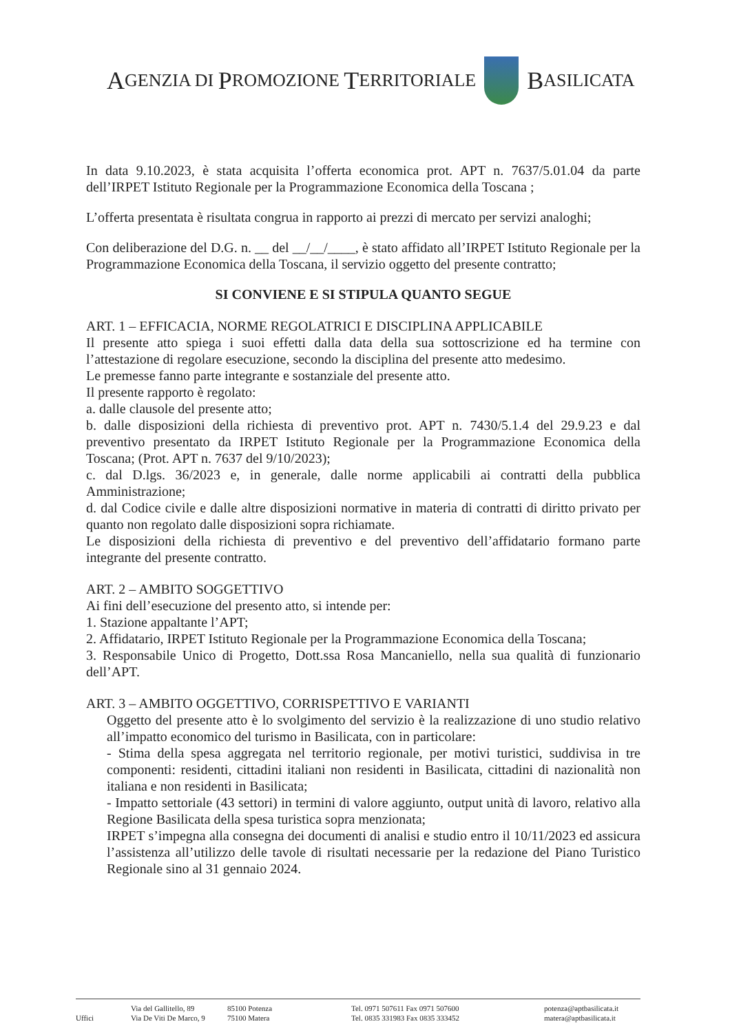A GENZIA DI P ROMOZIONE T ERRITORIALE
B ASILICATA
In data 9.10.2023, è stata acquisita l’offerta economica prot. APT n. 7637/5.01.04 da parte dell’IRPET Istituto Regionale per la Programmazione Economica della Toscana ;
L’offerta presentata è risultata congrua in rapporto ai prezzi di mercato per servizi analoghi;
Con deliberazione del D.G. n. __ del __/__/____, è stato affidato all’IRPET Istituto Regionale per la Programmazione Economica della Toscana, il servizio oggetto del presente contratto;
SI CONVIENE E SI STIPULA QUANTO SEGUE
ART. 1 – EFFICACIA, NORME REGOLATRICI E DISCIPLINA APPLICABILE
Il presente atto spiega i suoi effetti dalla data della sua sottoscrizione ed ha termine con l’attestazione di regolare esecuzione, secondo la disciplina del presente atto medesimo.
Le premesse fanno parte integrante e sostanziale del presente atto.
Il presente rapporto è regolato:
a. dalle clausole del presente atto;
b. dalle disposizioni della richiesta di preventivo prot. APT n. 7430/5.1.4 del 29.9.23 e dal preventivo presentato da IRPET Istituto Regionale per la Programmazione Economica della Toscana; (Prot. APT n. 7637 del 9/10/2023);
c. dal D.lgs. 36/2023 e, in generale, dalle norme applicabili ai contratti della pubblica Amministrazione;
d. dal Codice civile e dalle altre disposizioni normative in materia di contratti di diritto privato per quanto non regolato dalle disposizioni sopra richiamate.
Le disposizioni della richiesta di preventivo e del preventivo dell’affidatario formano parte integrante del presente contratto.
ART. 2 – AMBITO SOGGETTIVO
Ai fini dell’esecuzione del presento atto, si intende per:
1. Stazione appaltante l’APT;
2. Affidatario, IRPET Istituto Regionale per la Programmazione Economica della Toscana;
3. Responsabile Unico di Progetto, Dott.ssa Rosa Mancaniello, nella sua qualità di funzionario dell’APT.
ART. 3 – AMBITO OGGETTIVO, CORRISPETTIVO E VARIANTI
Oggetto del presente atto è lo svolgimento del servizio è la realizzazione di uno studio relativo all’impatto economico del turismo in Basilicata, con in particolare:
- Stima della spesa aggregata nel territorio regionale, per motivi turistici, suddivisa in tre componenti: residenti, cittadini italiani non residenti in Basilicata, cittadini di nazionalità non italiana e non residenti in Basilicata;
- Impatto settoriale (43 settori) in termini di valore aggiunto, output unità di lavoro, relativo alla Regione Basilicata della spesa turistica sopra menzionata;
IRPET s’impegna alla consegna dei documenti di analisi e studio entro il 10/11/2023 ed assicura l’assistenza all’utilizzo delle tavole di risultati necessarie per la redazione del Piano Turistico Regionale sino al 31 gennaio 2024.
Uffici
Via del Gallitello, 89
Via De Viti De Marco, 9
85100 Potenza
75100 Matera
Tel. 0971 507611 Fax 0971 507600
Tel. 0835 331983 Fax 0835 333452
potenza@aptbasilicata.it
matera@aptbasilicata.it